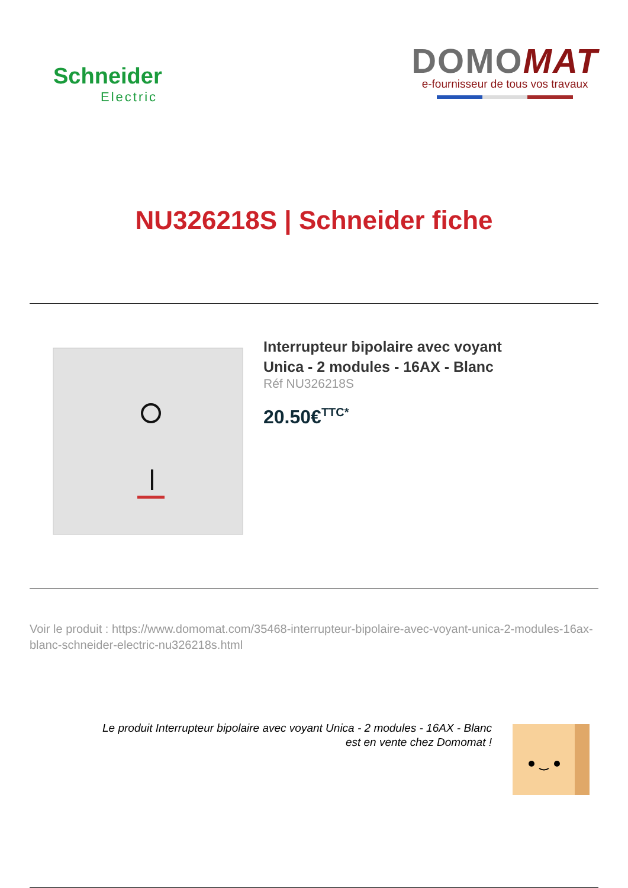Schneider
Electric
DOMOMAT
e-fournisseur de tous vos travaux
NU326218S | Schneider fiche
Interrupteur bipolaire avec voyant
Unica - 2 modules - 16AX - Blanc
Réf NU326218S
20.50€<sup>TTC*</sup>
Voir le produit : https://www.domomat.com/35468-interrupteur-bipolaire-avec-voyant-unica-2-modules-16ax-blanc-schneider-electric-nu326218s.html
Le produit Interrupteur bipolaire avec voyant Unica - 2 modules - 16AX - Blanc
est en vente chez Domomat !